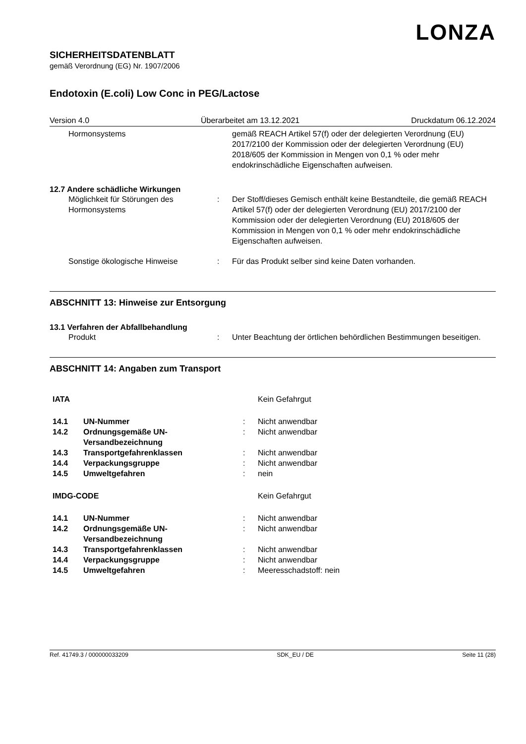LONZA
SICHERHEITSDATENBLATT
gemäß Verordnung (EG) Nr. 1907/2006
Endotoxin (E.coli) Low Conc in PEG/Lactose
Version 4.0 Überarbeitet am 13.12.2021 Druckdatum 06.12.2024
| Hormonsystems | | gemäß REACH Artikel 57(f) oder der delegierten Verordnung (EU) 2017/2100 der Kommission oder der delegierten Verordnung (EU) 2018/605 der Kommission in Mengen von 0,1 % oder mehr endokrinschädliche Eigenschaften aufweisen. |
12.7 Andere schädliche Wirkungen
| Möglichkeit für Störungen des Hormonsystems | : | Der Stoff/dieses Gemisch enthält keine Bestandteile, die gemäß REACH Artikel 57(f) oder der delegierten Verordnung (EU) 2017/2100 der Kommission oder der delegierten Verordnung (EU) 2018/605 der Kommission in Mengen von 0,1 % oder mehr endokrinschädliche Eigenschaften aufweisen. |
| Sonstige ökologische Hinweise | : | Für das Produkt selber sind keine Daten vorhanden. |
ABSCHNITT 13: Hinweise zur Entsorgung
13.1 Verfahren der Abfallbehandlung
| Produkt | : | Unter Beachtung der örtlichen behördlichen Bestimmungen beseitigen. |
ABSCHNITT 14: Angaben zum Transport
| IATA | | | Kein Gefahrgut |
| 14.1 | UN-Nummer | : | Nicht anwendbar |
| 14.2 | Ordnungsgemäße UN-Versandbezeichnung | : | Nicht anwendbar |
| 14.3 | Transportgefahrenklassen | : | Nicht anwendbar |
| 14.4 | Verpackungsgruppe | : | Nicht anwendbar |
| 14.5 | Umweltgefahren | : | nein |
| IMDG-CODE | | | Kein Gefahrgut |
| 14.1 | UN-Nummer | : | Nicht anwendbar |
| 14.2 | Ordnungsgemäße UN-Versandbezeichnung | : | Nicht anwendbar |
| 14.3 | Transportgefahrenklassen | : | Nicht anwendbar |
| 14.4 | Verpackungsgruppe | : | Nicht anwendbar |
| 14.5 | Umweltgefahren | : | Meeresschadstoff: nein |
Ref. 41749.3 / 000000033209 SDK_EU / DE Seite 11 (28)